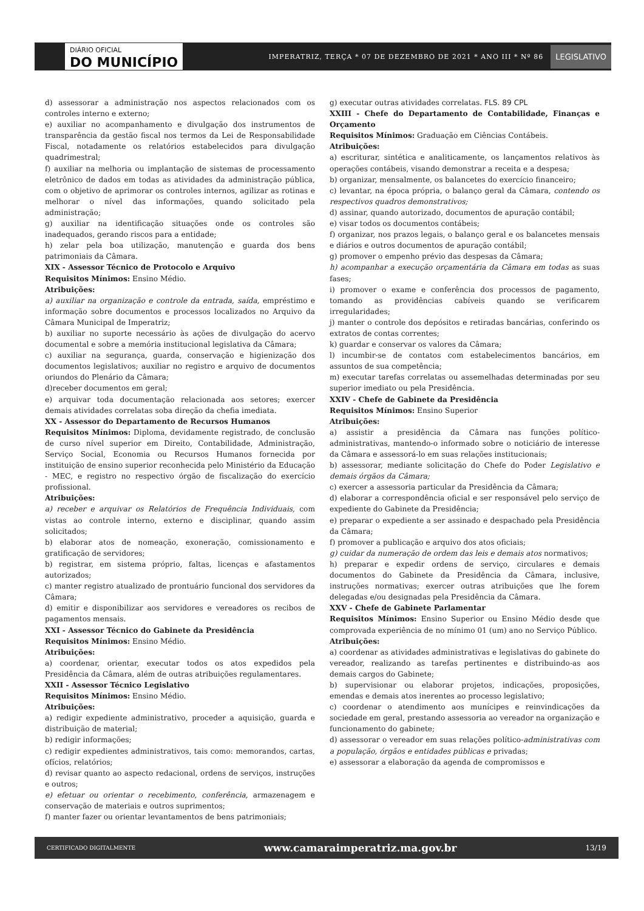DIÁRIO OFICIAL
DO MUNICÍPIO
IMPERATRIZ, TERÇA * 07 DE DEZEMBRO DE 2021 * ANO III * Nº 86
LEGISLATIVO
d) assessorar a administração nos aspectos relacionados com os controles interno e externo;
e) auxiliar no acompanhamento e divulgação dos instrumentos de transparência da gestão fiscal nos termos da Lei de Responsabilidade Fiscal, notadamente os relatórios estabelecidos para divulgação quadrimestral;
f) auxiliar na melhoria ou implantação de sistemas de processamento eletrônico de dados em todas as atividades da administração pública, com o objetivo de aprimorar os controles internos, agilizar as rotinas e melhorar o nível das informações, quando solicitado pela administração;
g) auxiliar na identificação situações onde os controles são inadequados, gerando riscos para a entidade;
h) zelar pela boa utilização, manutenção e guarda dos bens patrimoniais da Câmara.
XIX - Assessor Técnico de Protocolo e Arquivo
Requisitos Mínimos: Ensino Médio.
Atribuições:
a) auxiliar na organização e controle da entrada, saída, empréstimo e informação sobre documentos e processos localizados no Arquivo da Câmara Municipal de Imperatriz;
b) auxiliar no suporte necessário às ações de divulgação do acervo documental e sobre a memória institucional legislativa da Câmara;
c) auxiliar na segurança, guarda, conservação e higienização dos documentos legislativos; auxiliar no registro e arquivo de documentos oriundos do Plenário da Câmara;
d)receber documentos em geral;
e) arquivar toda documentação relacionada aos setores; exercer demais atividades correlatas soba direção da chefia imediata.
XX - Assessor do Departamento de Recursos Humanos
Requisitos Mínimos: Diploma, devidamente registrado, de conclusão de curso nível superior em Direito, Contabilidade, Administração, Serviço Social, Economia ou Recursos Humanos fornecida por instituição de ensino superior reconhecida pelo Ministério da Educação - MEC, e registro no respectivo órgão de fiscalização do exercício profissional.
Atribuições:
a) receber e arquivar os Relatórios de Frequência Individuais, com vistas ao controle interno, externo e disciplinar, quando assim solicitados;
b) elaborar atos de nomeação, exoneração, comissionamento e gratificação de servidores;
b) registrar, em sistema próprio, faltas, licenças e afastamentos autorizados;
c) manter registro atualizado de prontuário funcional dos servidores da Câmara;
d) emitir e disponibilizar aos servidores e vereadores os recibos de pagamentos mensais.
XXI - Assessor Técnico do Gabinete da Presidência
Requisitos Mínimos: Ensino Médio.
Atribuições:
a) coordenar, orientar, executar todos os atos expedidos pela Presidência da Câmara, além de outras atribuições regulamentares.
XXII - Assessor Técnico Legislativo
Requisitos Mínimos: Ensino Médio.
Atribuições:
a) redigir expediente administrativo, proceder a aquisição, guarda e distribuição de material;
b) redigir informações;
c) redigir expedientes administrativos, tais como: memorandos, cartas, ofícios, relatórios;
d) revisar quanto ao aspecto redacional, ordens de serviços, instruções e outros;
e) efetuar ou orientar o recebimento, conferência, armazenagem e conservação de materiais e outros suprimentos;
f) manter fazer ou orientar levantamentos de bens patrimoniais;
g) executar outras atividades correlatas. FLS. 89 CPL
XXIII - Chefe do Departamento de Contabilidade, Finanças e Orçamento
Requisitos Mínimos: Graduação em Ciências Contábeis.
Atribuições:
a) escriturar, sintética e analiticamente, os lançamentos relativos às operações contábeis, visando demonstrar a receita e a despesa;
b) organizar, mensalmente, os balancetes do exercício financeiro;
c) levantar, na época própria, o balanço geral da Câmara, contendo os respectivos quadros demonstrativos;
d) assinar, quando autorizado, documentos de apuração contábil;
e) visar todos os documentos contábeis;
f) organizar, nos prazos legais, o balanço geral e os balancetes mensais e diários e outros documentos de apuração contábil;
g) promover o empenho prévio das despesas da Câmara;
h) acompanhar a execução orçamentária da Câmara em todas as suas fases;
i) promover o exame e conferência dos processos de pagamento, tomando as providências cabíveis quando se verificarem irregularidades;
j) manter o controle dos depósitos e retiradas bancárias, conferindo os extratos de contas correntes;
k) guardar e conservar os valores da Câmara;
l) incumbir-se de contatos com estabelecimentos bancários, em assuntos de sua competência;
m) executar tarefas correlatas ou assemelhadas determinadas por seu superior imediato ou pela Presidência.
XXIV - Chefe de Gabinete da Presidência
Requisitos Mínimos: Ensino Superior
Atribuições:
a) assistir a presidência da Câmara nas funções político-administrativas, mantendo-o informado sobre o noticiário de interesse da Câmara e assessorá-lo em suas relações institucionais;
b) assessorar, mediante solicitação do Chefe do Poder Legislativo e demais órgãos da Câmara;
c) exercer a assessoria particular da Presidência da Câmara;
d) elaborar a correspondência oficial e ser responsável pelo serviço de expediente do Gabinete da Presidência;
e) preparar o expediente a ser assinado e despachado pela Presidência da Câmara;
f) promover a publicação e arquivo dos atos oficiais;
g) cuidar da numeração de ordem das leis e demais atos normativos;
h) preparar e expedir ordens de serviço, circulares e demais documentos do Gabinete da Presidência da Câmara, inclusive, instruções normativas; exercer outras atribuições que lhe forem delegadas e/ou designadas pela Presidência da Câmara.
XXV - Chefe de Gabinete Parlamentar
Requisitos Mínimos: Ensino Superior ou Ensino Médio desde que comprovada experiência de no mínimo 01 (um) ano no Serviço Público.
Atribuições:
a) coordenar as atividades administrativas e legislativas do gabinete do vereador, realizando as tarefas pertinentes e distribuindo-as aos demais cargos do Gabinete;
b) supervisionar ou elaborar projetos, indicações, proposições, emendas e demais atos inerentes ao processo legislativo;
c) coordenar o atendimento aos munícipes e reinvindicações da sociedade em geral, prestando assessoria ao vereador na organização e funcionamento do gabinete;
d) assessorar o vereador em suas relações político-administrativas com a população, órgãos e entidades públicas e privadas;
e) assessorar a elaboração da agenda de compromissos e
CERTIFICADO DIGITALMENTE www.camaraimperatriz.ma.gov.br 13/19